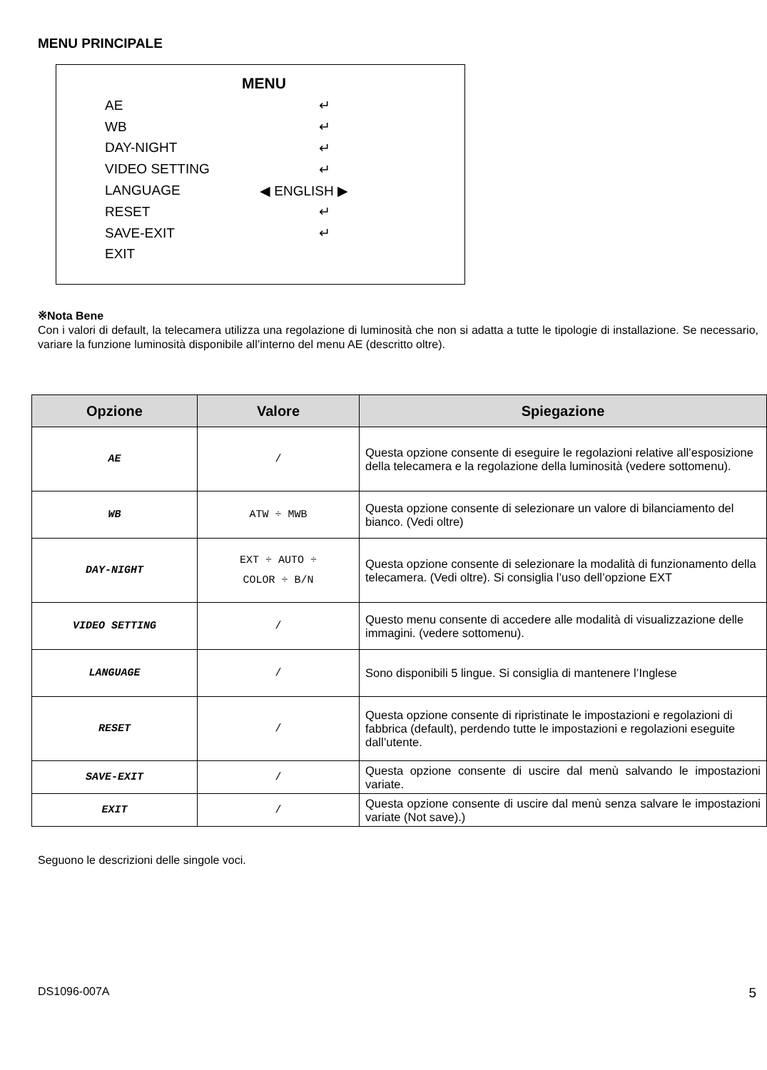MENU PRINCIPALE
MENU
AE ↵
WB ↵
DAY-NIGHT ↵
VIDEO SETTING ↵
LANGUAGE ◀ ENGLISH ▶
RESET ↵
SAVE-EXIT ↵
EXIT
※Nota Bene
Con i valori di default, la telecamera utilizza una regolazione di luminosità che non si adatta a tutte le tipologie di installazione. Se necessario, variare la funzione luminosità disponibile all’interno del menu AE (descritto oltre).
| Opzione | Valore | Spiegazione |
| --- | --- | --- |
| AE | / | Questa opzione consente di eseguire le regolazioni relative all’esposizione della telecamera e la regolazione della luminosità (vedere sottomenu). |
| WB | ATW ÷ MWB | Questa opzione consente di selezionare un valore di bilanciamento del bianco. (Vedi oltre) |
| DAY-NIGHT | EXT ÷ AUTO ÷ COLOR ÷ B/N | Questa opzione consente di selezionare la modalità di funzionamento della telecamera. (Vedi oltre). Si consiglia l’uso dell’opzione EXT |
| VIDEO SETTING | / | Questo menu consente di accedere alle modalità di visualizzazione delle immagini. (vedere sottomenu). |
| LANGUAGE | / | Sono disponibili 5 lingue. Si consiglia di mantenere l’Inglese |
| RESET | / | Questa opzione consente di ripristinate le impostazioni e regolazioni di fabbrica (default), perdendo tutte le impostazioni e regolazioni eseguite dall’utente. |
| SAVE-EXIT | / | Questa opzione consente di uscire dal menù salvando le impostazioni variate. |
| EXIT | / | Questa opzione consente di uscire dal menù senza salvare le impostazioni variate (Not save).) |
Seguono le descrizioni delle singole voci.
DS1096-007A 5